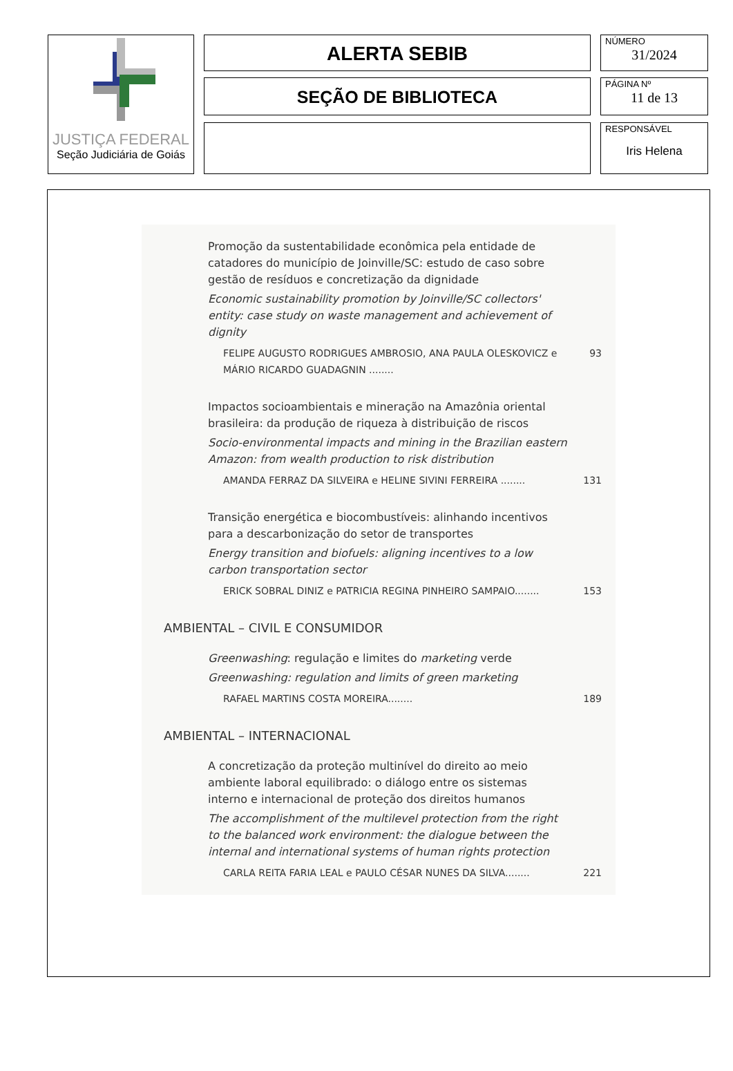JUSTIÇA FEDERAL
Seção Judiciária de Goiás
ALERTA SEBIB
SEÇÃO DE BIBLIOTECA
NÚMERO
31/2024
PÁGINA Nº
11 de 13
RESPONSÁVEL
Iris Helena
Promoção da sustentabilidade econômica pela entidade de catadores do município de Joinville/SC: estudo de caso sobre gestão de resíduos e concretização da dignidade
Economic sustainability promotion by Joinville/SC collectors' entity: case study on waste management and achievement of dignity
FELIPE AUGUSTO RODRIGUES AMBROSIO, ANA PAULA OLESKOVICZ e MÁRIO RICARDO GUADAGNIN ........ 93
Impactos socioambientais e mineração na Amazônia oriental brasileira: da produção de riqueza à distribuição de riscos
Socio-environmental impacts and mining in the Brazilian eastern Amazon: from wealth production to risk distribution
AMANDA FERRAZ DA SILVEIRA e HELINE SIVINI FERREIRA ........ 131
Transição energética e biocombustíveis: alinhando incentivos para a descarbonização do setor de transportes
Energy transition and biofuels: aligning incentives to a low carbon transportation sector
ERICK SOBRAL DINIZ e PATRICIA REGINA PINHEIRO SAMPAIO........ 153
AMBIENTAL – CIVIL E CONSUMIDOR
Greenwashing: regulação e limites do marketing verde
Greenwashing: regulation and limits of green marketing
RAFAEL MARTINS COSTA MOREIRA........ 189
AMBIENTAL – INTERNACIONAL
A concretização da proteção multinível do direito ao meio ambiente laboral equilibrado: o diálogo entre os sistemas interno e internacional de proteção dos direitos humanos
The accomplishment of the multilevel protection from the right to the balanced work environment: the dialogue between the internal and international systems of human rights protection
CARLA REITA FARIA LEAL e PAULO CÉSAR NUNES DA SILVA........ 221